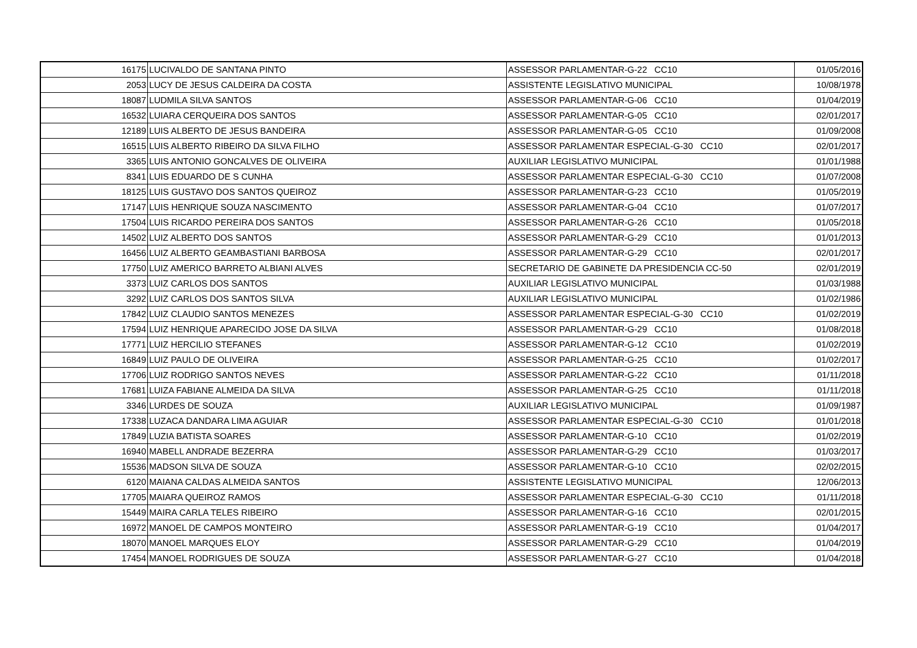| 16175 | LUCIVALDO DE SANTANA PINTO | ASSESSOR PARLAMENTAR-G-22 CC10 | 01/05/2016 |
| 2053 | LUCY DE JESUS CALDEIRA DA COSTA | ASSISTENTE LEGISLATIVO MUNICIPAL | 10/08/1978 |
| 18087 | LUDMILA SILVA SANTOS | ASSESSOR PARLAMENTAR-G-06 CC10 | 01/04/2019 |
| 16532 | LUIARA CERQUEIRA DOS SANTOS | ASSESSOR PARLAMENTAR-G-05 CC10 | 02/01/2017 |
| 12189 | LUIS ALBERTO DE JESUS BANDEIRA | ASSESSOR PARLAMENTAR-G-05 CC10 | 01/09/2008 |
| 16515 | LUIS ALBERTO RIBEIRO DA SILVA FILHO | ASSESSOR PARLAMENTAR ESPECIAL-G-30 CC10 | 02/01/2017 |
| 3365 | LUIS ANTONIO GONCALVES DE OLIVEIRA | AUXILIAR LEGISLATIVO MUNICIPAL | 01/01/1988 |
| 8341 | LUIS EDUARDO DE S CUNHA | ASSESSOR PARLAMENTAR ESPECIAL-G-30 CC10 | 01/07/2008 |
| 18125 | LUIS GUSTAVO DOS SANTOS QUEIROZ | ASSESSOR PARLAMENTAR-G-23 CC10 | 01/05/2019 |
| 17147 | LUIS HENRIQUE SOUZA NASCIMENTO | ASSESSOR PARLAMENTAR-G-04 CC10 | 01/07/2017 |
| 17504 | LUIS RICARDO PEREIRA DOS SANTOS | ASSESSOR PARLAMENTAR-G-26 CC10 | 01/05/2018 |
| 14502 | LUIZ ALBERTO DOS SANTOS | ASSESSOR PARLAMENTAR-G-29 CC10 | 01/01/2013 |
| 16456 | LUIZ ALBERTO GEAMBASTIANI BARBOSA | ASSESSOR PARLAMENTAR-G-29 CC10 | 02/01/2017 |
| 17750 | LUIZ AMERICO BARRETO ALBIANI ALVES | SECRETARIO DE GABINETE DA PRESIDENCIA CC-50 | 02/01/2019 |
| 3373 | LUIZ CARLOS DOS SANTOS | AUXILIAR LEGISLATIVO MUNICIPAL | 01/03/1988 |
| 3292 | LUIZ CARLOS DOS SANTOS SILVA | AUXILIAR LEGISLATIVO MUNICIPAL | 01/02/1986 |
| 17842 | LUIZ CLAUDIO SANTOS MENEZES | ASSESSOR PARLAMENTAR ESPECIAL-G-30 CC10 | 01/02/2019 |
| 17594 | LUIZ HENRIQUE APARECIDO JOSE DA SILVA | ASSESSOR PARLAMENTAR-G-29 CC10 | 01/08/2018 |
| 17771 | LUIZ HERCILIO STEFANES | ASSESSOR PARLAMENTAR-G-12 CC10 | 01/02/2019 |
| 16849 | LUIZ PAULO DE OLIVEIRA | ASSESSOR PARLAMENTAR-G-25 CC10 | 01/02/2017 |
| 17706 | LUIZ RODRIGO SANTOS NEVES | ASSESSOR PARLAMENTAR-G-22 CC10 | 01/11/2018 |
| 17681 | LUIZA FABIANE ALMEIDA DA SILVA | ASSESSOR PARLAMENTAR-G-25 CC10 | 01/11/2018 |
| 3346 | LURDES DE SOUZA | AUXILIAR LEGISLATIVO MUNICIPAL | 01/09/1987 |
| 17338 | LUZACA DANDARA LIMA AGUIAR | ASSESSOR PARLAMENTAR ESPECIAL-G-30 CC10 | 01/01/2018 |
| 17849 | LUZIA BATISTA SOARES | ASSESSOR PARLAMENTAR-G-10 CC10 | 01/02/2019 |
| 16940 | MABELL ANDRADE BEZERRA | ASSESSOR PARLAMENTAR-G-29 CC10 | 01/03/2017 |
| 15536 | MADSON SILVA DE SOUZA | ASSESSOR PARLAMENTAR-G-10 CC10 | 02/02/2015 |
| 6120 | MAIANA CALDAS ALMEIDA SANTOS | ASSISTENTE LEGISLATIVO MUNICIPAL | 12/06/2013 |
| 17705 | MAIARA QUEIROZ RAMOS | ASSESSOR PARLAMENTAR ESPECIAL-G-30 CC10 | 01/11/2018 |
| 15449 | MAIRA CARLA TELES RIBEIRO | ASSESSOR PARLAMENTAR-G-16 CC10 | 02/01/2015 |
| 16972 | MANOEL DE CAMPOS MONTEIRO | ASSESSOR PARLAMENTAR-G-19 CC10 | 01/04/2017 |
| 18070 | MANOEL MARQUES ELOY | ASSESSOR PARLAMENTAR-G-29 CC10 | 01/04/2019 |
| 17454 | MANOEL RODRIGUES DE SOUZA | ASSESSOR PARLAMENTAR-G-27 CC10 | 01/04/2018 |